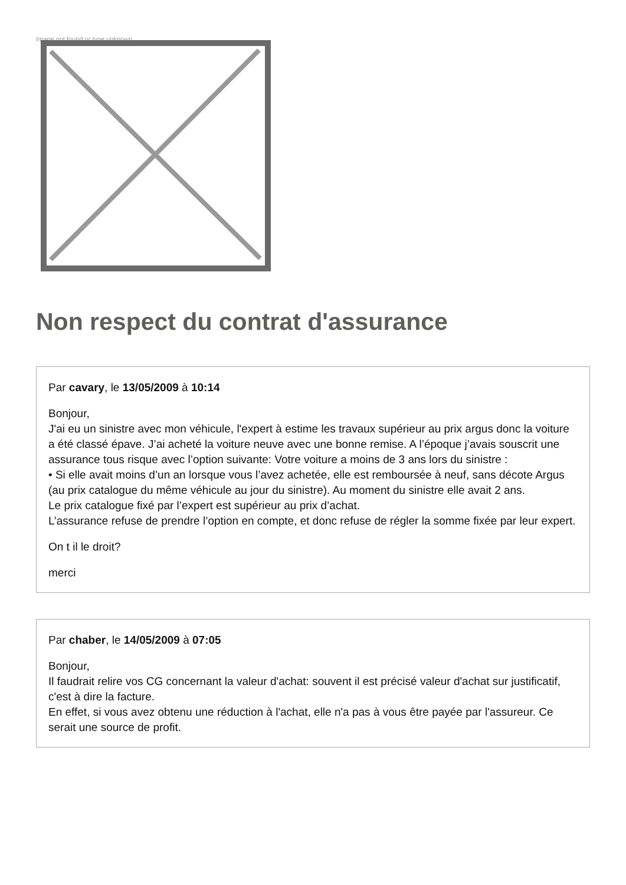Image not found or type unknown
Non respect du contrat d'assurance
Par cavary, le 13/05/2009 à 10:14
Bonjour,
J'ai eu un sinistre avec mon véhicule, l'expert à estime les travaux supérieur au prix argus donc la voiture a été classé épave. J’ai acheté la voiture neuve avec une bonne remise. A l’époque j’avais souscrit une assurance tous risque avec l’option suivante: Votre voiture a moins de 3 ans lors du sinistre :
• Si elle avait moins d’un an lorsque vous l’avez achetée, elle est remboursée à neuf, sans décote Argus (au prix catalogue du même véhicule au jour du sinistre). Au moment du sinistre elle avait 2 ans.
Le prix catalogue fixé par l’expert est supérieur au prix d’achat.
L’assurance refuse de prendre l’option en compte, et donc refuse de régler la somme fixée par leur expert.
On t il le droit?
merci
Par chaber, le 14/05/2009 à 07:05
Bonjour,
Il faudrait relire vos CG concernant la valeur d'achat: souvent il est précisé valeur d'achat sur justificatif, c'est à dire la facture.
En effet, si vous avez obtenu une réduction à l'achat, elle n'a pas à vous être payée par l'assureur. Ce serait une source de profit.